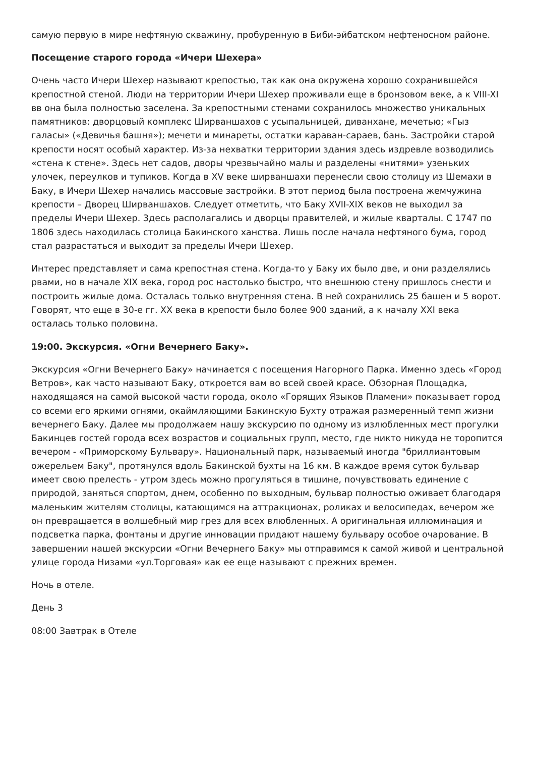самую первую в мире нефтяную скважину, пробуренную в Биби-эйбатском нефтеносном районе.
Посещение старого города «Ичери Шехера»
Очень часто Ичери Шехер называют крепостью, так как она окружена хорошо сохранившейся крепостной стеной. Люди на территории Ичери Шехер проживали еще в бронзовом веке, а к VIII-XI вв она была полностью заселена. За крепостными стенами сохранилось множество уникальных памятников: дворцовый комплекс Ширваншахов с усыпальницей, диванхане, мечетью; «Гыз галасы» («Девичья башня»); мечети и минареты, остатки караван-сараев, бань. Застройки старой крепости носят особый характер. Из-за нехватки территории здания здесь издревле возводились «стена к стене». Здесь нет садов, дворы чрезвычайно малы и разделены «нитями» узеньких улочек, переулков и тупиков. Когда в XV веке ширваншахи перенесли свою столицу из Шемахи в Баку, в Ичери Шехер начались массовые застройки. В этот период была построена жемчужина крепости – Дворец Ширваншахов. Следует отметить, что Баку XVII-XIX веков не выходил за пределы Ичери Шехер. Здесь располагались и дворцы правителей, и жилые кварталы. С 1747 по 1806 здесь находилась столица Бакинского ханства. Лишь после начала нефтяного бума, город стал разрастаться и выходит за пределы Ичери Шехер.
Интерес представляет и сама крепостная стена. Когда-то у Баку их было две, и они разделялись рвами, но в начале XIX века, город рос настолько быстро, что внешнюю стену пришлось снести и построить жилые дома. Осталась только внутренняя стена. В ней сохранились 25 башен и 5 ворот. Говорят, что еще в 30-е гг. XX века в крепости было более 900 зданий, а к началу XXI века осталась только половина.
19:00. Экскурсия. «Огни Вечернего Баку».
Экскурсия «Огни Вечернего Баку» начинается с посещения Нагорного Парка. Именно здесь «Город Ветров», как часто называют Баку, откроется вам во всей своей красе. Обзорная Площадка, находящаяся на самой высокой части города, около «Горящих Языков Пламени» показывает город со всеми его яркими огнями, окаймляющими Бакинскую Бухту отражая размеренный темп жизни вечернего Баку. Далее мы продолжаем нашу экскурсию по одному из излюбленных мест прогулки Бакинцев гостей города всех возрастов и социальных групп, место, где никто никуда не торопится вечером - «Приморскому Бульвару». Национальный парк, называемый иногда "бриллиантовым ожерельем Баку", протянулся вдоль Бакинской бухты на 16 км. В каждое время суток бульвар имеет свою прелесть - утром здесь можно прогуляться в тишине, почувствовать единение с природой, заняться спортом, днем, особенно по выходным, бульвар полностью оживает благодаря маленьким жителям столицы, катающимся на аттракционах, роликах и велосипедах, вечером же он превращается в волшебный мир грез для всех влюбленных. А оригинальная иллюминация и подсветка парка, фонтаны и другие инновации придают нашему бульвару особое очарование. В завершении нашей экскурсии «Огни Вечернего Баку» мы отправимся к самой живой и центральной улице города Низами «ул.Торговая» как ее еще называют с прежних времен.
Ночь в отеле.
День 3
08:00 Завтрак в Отеле